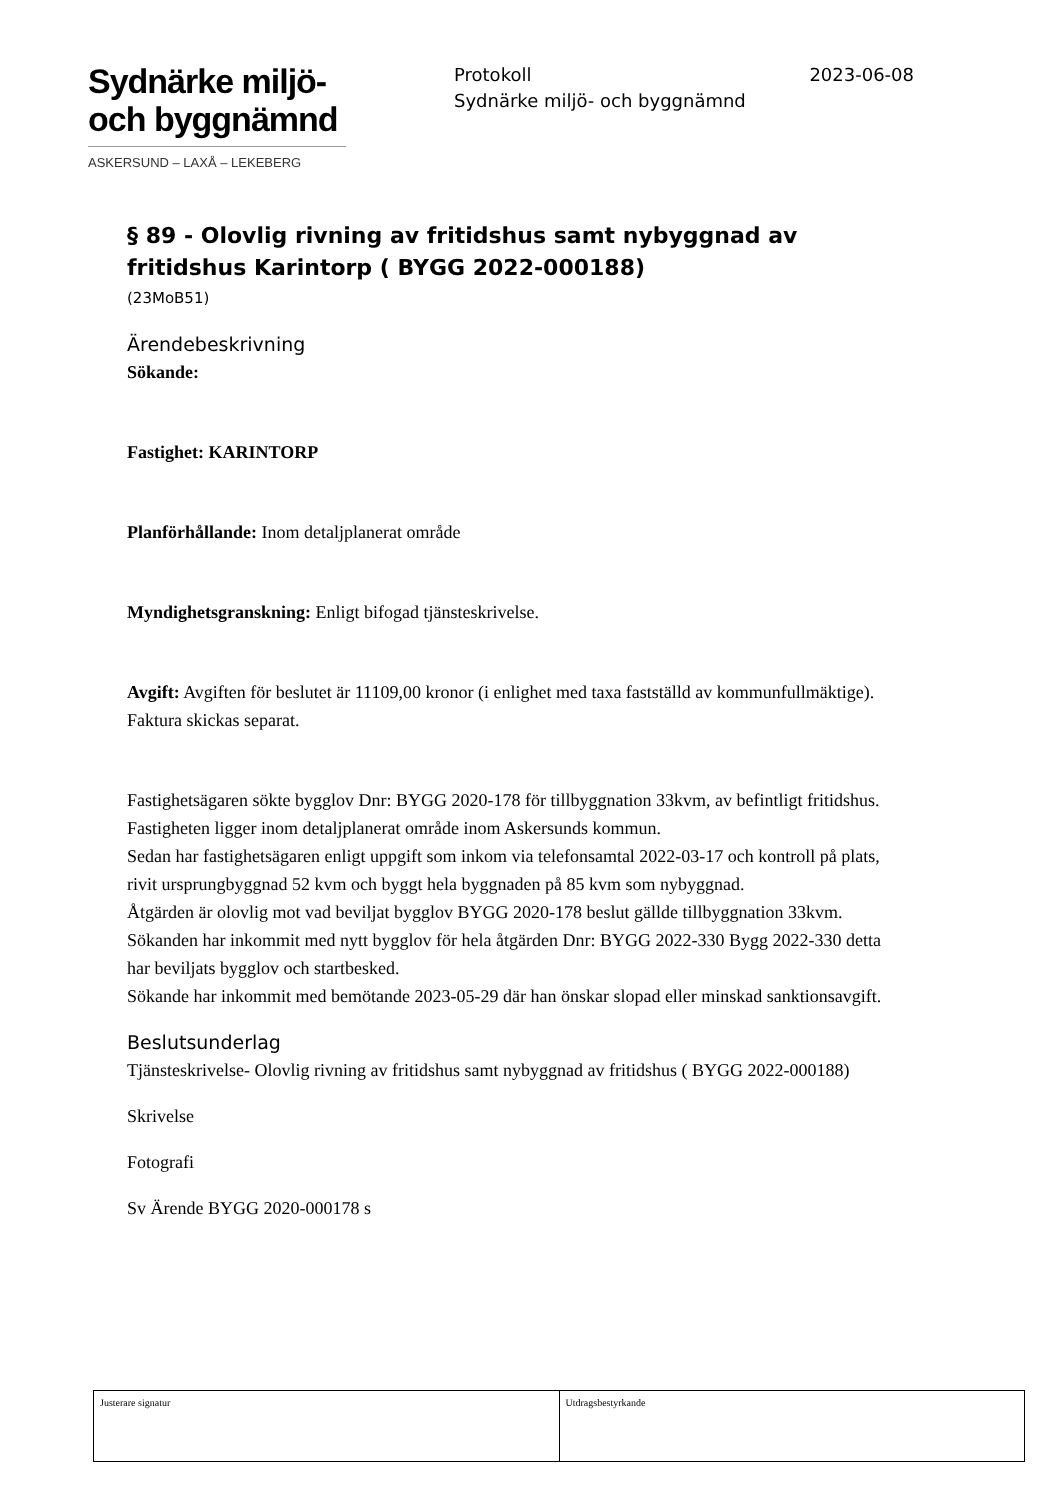Sydnärke miljö-
och byggnämnd
ASKERSUND – LAXÅ – LEKEBERG
Protokoll 2023-06-08
Sydnärke miljö- och byggnämnd
§ 89 - Olovlig rivning av fritidshus samt nybyggnad av fritidshus Karintorp ( BYGG 2022-000188)
(23MoB51)
Ärendebeskrivning
Sökande:
Fastighet: KARINTORP
Planförhållande: Inom detaljplanerat område
Myndighetsgranskning: Enligt bifogad tjänsteskrivelse.
Avgift: Avgiften för beslutet är 11109,00 kronor (i enlighet med taxa fastställd av kommunfullmäktige).
Faktura skickas separat.
Fastighetsägaren sökte bygglov Dnr: BYGG 2020-178 för tillbyggnation 33kvm, av befintligt fritidshus.
Fastigheten ligger inom detaljplanerat område inom Askersunds kommun.
Sedan har fastighetsägaren enligt uppgift som inkom via telefonsamtal 2022-03-17 och kontroll på plats, rivit ursprungbyggnad 52 kvm och byggt hela byggnaden på 85 kvm som nybyggnad.
Åtgärden är olovlig mot vad beviljat bygglov BYGG 2020-178 beslut gällde tillbyggnation 33kvm.
Sökanden har inkommit med nytt bygglov för hela åtgärden Dnr: BYGG 2022-330 Bygg 2022-330 detta har beviljats bygglov och startbesked.
Sökande har inkommit med bemötande 2023-05-29 där han önskar slopad eller minskad sanktionsavgift.
Beslutsunderlag
Tjänsteskrivelse- Olovlig rivning av fritidshus samt nybyggnad av fritidshus ( BYGG 2022-000188)
Skrivelse
Fotografi
Sv Ärende BYGG 2020-000178 s
Justerare signatur Utdragsbestyrkande